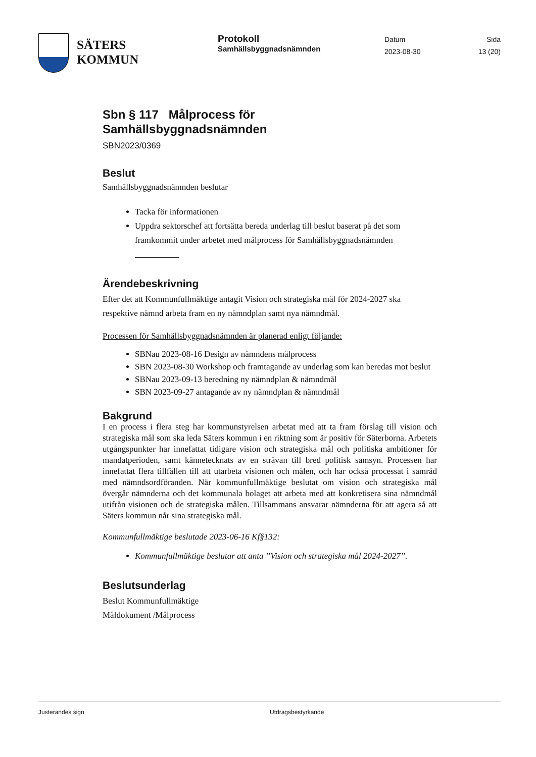SÄTERS
KOMMUN
Protokoll
Samhällsbyggnadsnämnden
Datum
2023-08-30
Sida
13 (20)
Sbn § 117 Målprocess för
Samhällsbyggnadsnämnden
SBN2023/0369
Beslut
Samhällsbyggnadsnämnden beslutar
Tacka för informationen
Uppdra sektorschef att fortsätta bereda underlag till beslut baserat på det som framkommit under arbetet med målprocess för Samhällsbyggnadsnämnden
Ärendebeskrivning
Efter det att Kommunfullmäktige antagit Vision och strategiska mål för 2024-2027 ska respektive nämnd arbeta fram en ny nämndplan samt nya nämndmål.
Processen för Samhällsbyggnadsnämnden är planerad enligt följande:
SBNau 2023-08-16 Design av nämndens målprocess
SBN 2023-08-30 Workshop och framtagande av underlag som kan beredas mot beslut
SBNau 2023-09-13 beredning ny nämndplan & nämndmål
SBN 2023-09-27 antagande av ny nämndplan & nämndmål
Bakgrund
I en process i flera steg har kommunstyrelsen arbetat med att ta fram förslag till vision och strategiska mål som ska leda Säters kommun i en riktning som är positiv för Säterborna. Arbetets utgångspunkter har innefattat tidigare vision och strategiska mål och politiska ambitioner för mandatperioden, samt kännetecknats av en strävan till bred politisk samsyn. Processen har innefattat flera tillfällen till att utarbeta visionen och målen, och har också processat i samråd med nämndsordföranden. När kommunfullmäktige beslutat om vision och strategiska mål övergår nämnderna och det kommunala bolaget att arbeta med att konkretisera sina nämndmål utifrån visionen och de strategiska målen. Tillsammans ansvarar nämnderna för att agera så att Säters kommun når sina strategiska mål.
Kommunfullmäktige beslutade 2023-06-16 Kf§132:
Kommunfullmäktige beslutar att anta ”Vision och strategiska mål 2024-2027”.
Beslutsunderlag
Beslut Kommunfullmäktige
Måldokument /Målprocess
Justerandes sign Utdragsbestyrkande